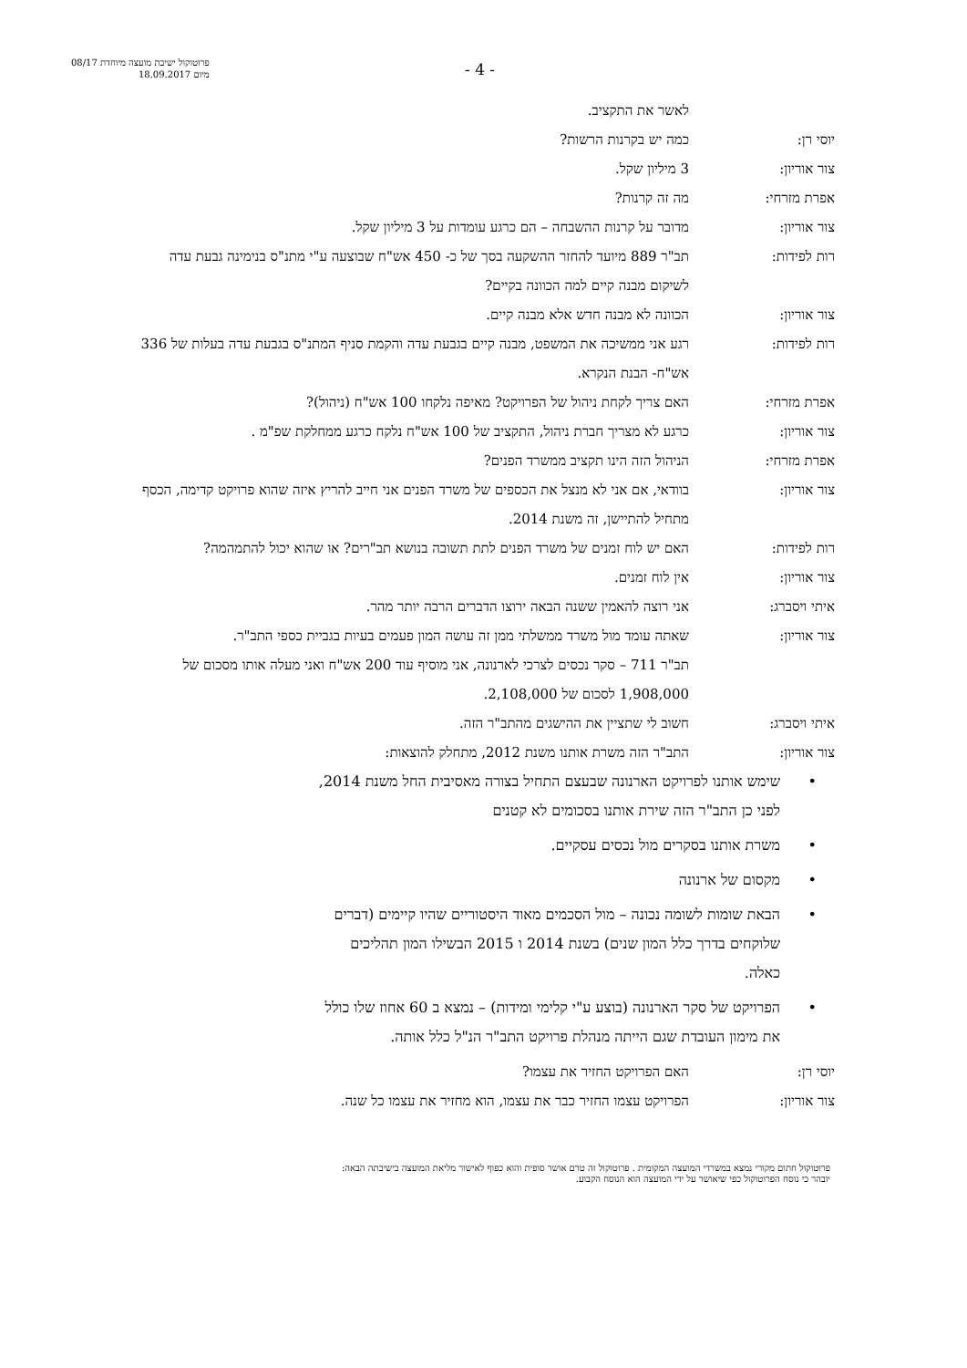פרוטוקול ישיבת מועצה מיוחדת 08/17
מיום 18.09.2017
- 4 -
לאשר את התקציב.
יוסי רן: כמה יש בקרנות הרשות?
צור אוריון: 3 מיליון שקל.
אפרת מזרחי: מה זה קרנות?
צור אוריון: מדובר על קרנות ההשבחה – הם כרגע עומדות על 3 מיליון שקל.
רות לפידות: תב"ר 889 מיועד להחזר ההשקעה בסך של כ- 450 אש"ח שבוצעה ע"י מתנ"ס בנימינה גבעת עדה לשיקום מבנה קיים למה הכוונה בקיים?
צור אוריון: הכוונה לא מבנה חדש אלא מבנה קיים.
רות לפידות: רגע אני ממשיכה את המשפט, מבנה קיים בגבעת עדה והקמת סניף המתנ"ס בגבעת עדה בעלות של 336 אש"ח- הבנת הנקרא.
אפרת מזרחי: האם צריך לקחת ניהול של הפרויקט? מאיפה נלקחו 100 אש"ח (ניהול)?
צור אוריון: כרגע לא מצריך חברת ניהול, התקציב של 100 אש"ח נלקח כרגע ממחלקת שפ"מ .
אפרת מזרחי: הניהול הזה הינו תקציב ממשרד הפנים?
צור אוריון: בוודאי, אם אני לא מנצל את הכספים של משרד הפנים אני חייב להריץ איזה שהוא פרויקט קדימה, הכסף מתחיל להתיישן, זה משנת 2014.
רות לפידות: האם יש לוח זמנים של משרד הפנים לתת תשובה בנושא תב"רים? או שהוא יכול להתמהמה?
צור אוריון: אין לוח זמנים.
איתי ויסברג: אני רוצה להאמין ששנה הבאה ירוצו הדברים הרבה יותר מהר.
צור אוריון: שאתה עומד מול משרד ממשלתי ממן זה עושה המון פעמים בעיות בגביית כספי התב"ר.
תב"ר 711 – סקר נכסים לצרכי לארנונה, אני מוסיף עוד 200 אש"ח ואני מעלה אותו מסכום של 1,908,000 לסכום של 2,108,000.
איתי ויסברג: חשוב לי שתציין את ההישגים מהתב"ר הזה.
צור אוריון: התב"ר הזה משרת אותנו משנת 2012, מתחלק להוצאות:
• שימש אותנו לפרויקט הארנונה שבעצם התחיל בצורה מאסיבית החל משנת 2014, לפני כן התב"ר הזה שירת אותנו בסכומים לא קטנים
• משרת אותנו בסקרים מול נכסים עסקיים.
• מקסום של ארנונה
• הבאת שומות לשומה נכונה – מול הסכמים מאוד היסטוריים שהיו קיימים (דברים שלוקחים בדרך כלל המון שנים) בשנת 2014 ו 2015 הבשילו המון תהליכים כאלה.
• הפרויקט של סקר הארנונה (בוצע ע"י קלימי ומידות) – נמצא ב 60 אחוז שלו כולל את מימון העובדת שגם הייתה מנהלת פרויקט התב"ר הנ"ל כלל אותה.
יוסי רן: האם הפרויקט החזיר את עצמו?
צור אוריון: הפרויקט עצמו החזיר כבר את עצמו, הוא מחזיר את עצמו כל שנה.
פרוטוקול חתום מקורי נמצא במשרדי המועצה המקומית . פרוטוקול זה טרם אושר סופית והוא כפוף לאישור מליאת המועצה בישיבתה הבאה:
יובהר כי נוסח הפרוטוקול כפי שיאושר על ידי המועצה הוא הנוסח הקבוע.